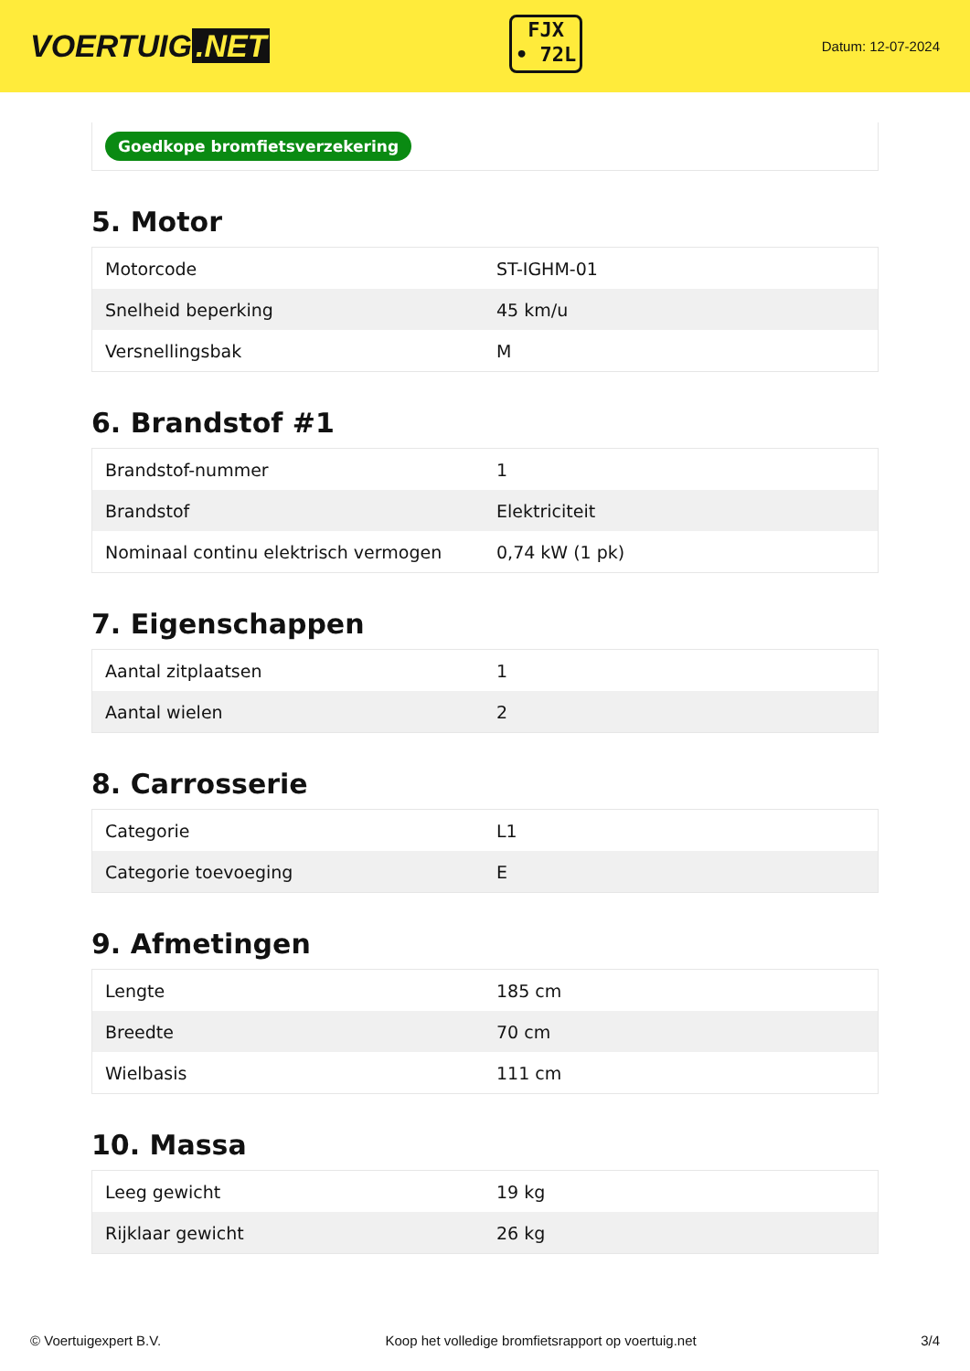VOERTUIG.NET
FJX
• 72L
Datum: 12-07-2024
Goedkope bromfietsverzekering
5. Motor
| Motorcode | ST-IGHM-01 |
| Snelheid beperking | 45 km/u |
| Versnellingsbak | M |
6. Brandstof #1
| Brandstof-nummer | 1 |
| Brandstof | Elektriciteit |
| Nominaal continu elektrisch vermogen | 0,74 kW (1 pk) |
7. Eigenschappen
| Aantal zitplaatsen | 1 |
| Aantal wielen | 2 |
8. Carrosserie
| Categorie | L1 |
| Categorie toevoeging | E |
9. Afmetingen
| Lengte | 185 cm |
| Breedte | 70 cm |
| Wielbasis | 111 cm |
10. Massa
| Leeg gewicht | 19 kg |
| Rijklaar gewicht | 26 kg |
© Voertuigexpert B.V. Koop het volledige bromfietsrapport op voertuig.net 3/4